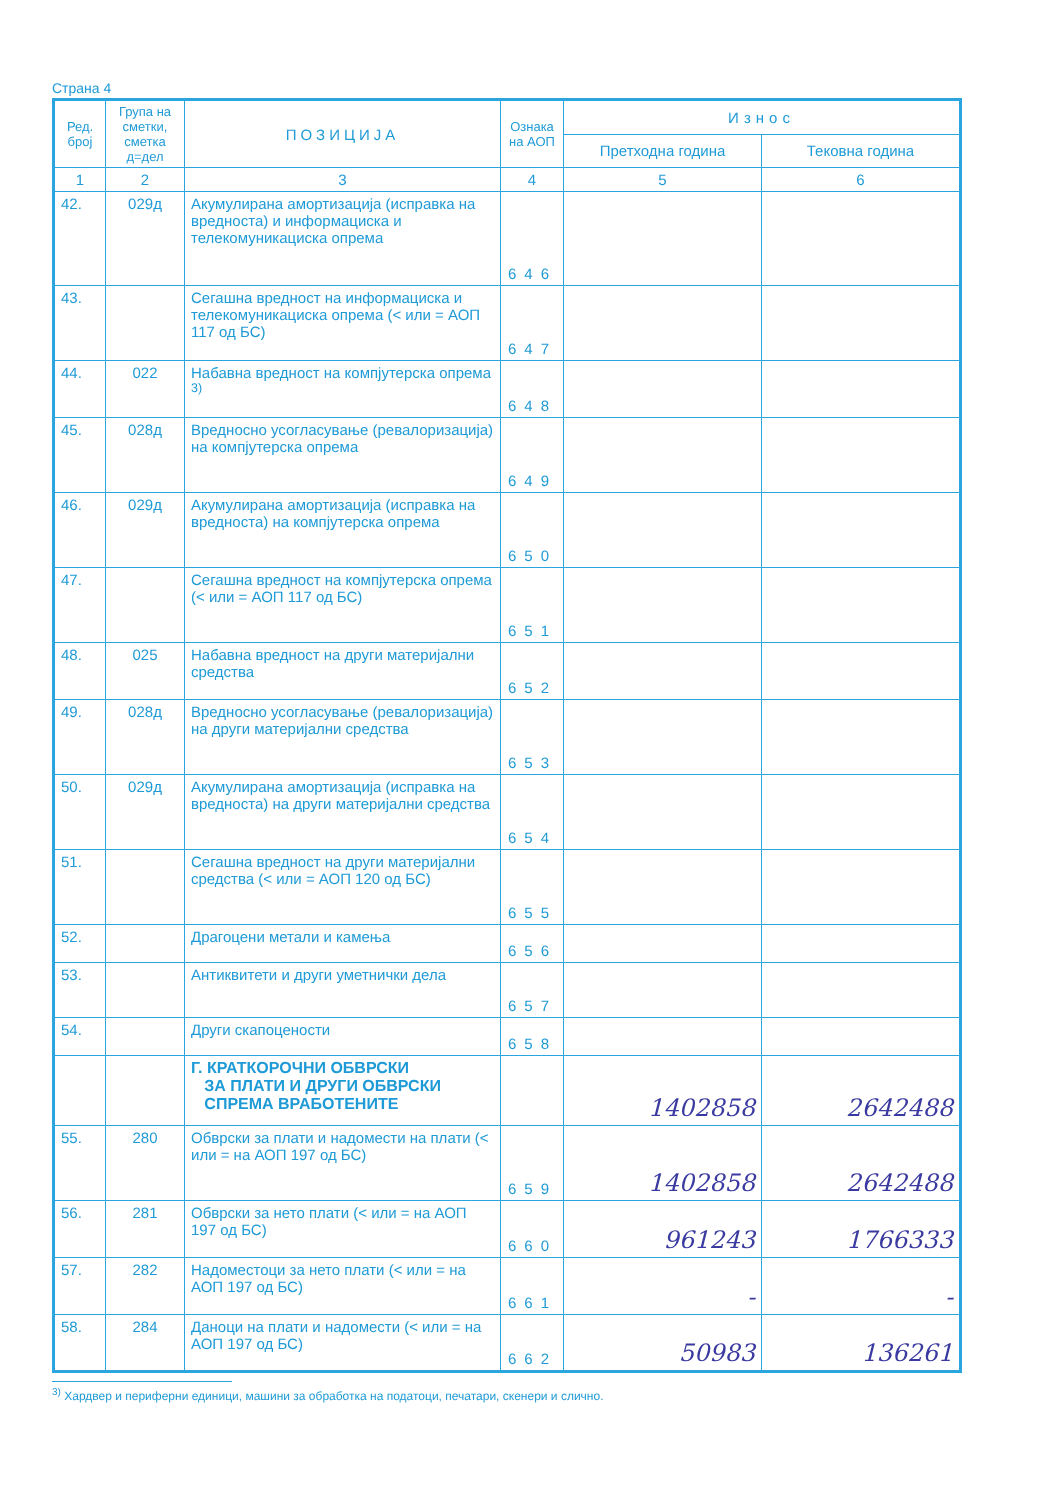Страна 4
| Ред. број | Група на сметки, сметка д=дел | ПОЗИЦИЈА | Ознака на АОП | Износ | |
| --- | --- | --- | --- | --- | --- |
| | | | | Претходна година | Тековна година |
| 1 | 2 | 3 | 4 | 5 | 6 |
| 42. | 029д | Акумулирана амортизација (исправка на вредноста) и информациска и телекомуникациска опрема | 646 | | |
| 43. | | Сегашна вредност на информациска и телекомуникациска опрема (< или = АОП 117 од БС) | 647 | | |
| 44. | 022 | Набавна вредност на компјутерска опрема <sup>3)</sup> | 648 | | |
| 45. | 028д | Вредносно усогласување (ревалоризација) на компјутерска опрема | 649 | | |
| 46. | 029д | Акумулирана амортизација (исправка на вредноста) на компјутерска опрема | 650 | | |
| 47. | | Сегашна вредност на компјутерска опрема (< или = АОП 117 од БС) | 651 | | |
| 48. | 025 | Набавна вредност на други материјални средства | 652 | | |
| 49. | 028д | Вредносно усогласување (ревалоризација) на други материјални средства | 653 | | |
| 50. | 029д | Акумулирана амортизација (исправка на вредноста) на други материјални средства | 654 | | |
| 51. | | Сегашна вредност на други материјални средства (< или = АОП 120 од БС) | 655 | | |
| 52. | | Драгоцени метали и камења | 656 | | |
| 53. | | Антиквитети и други уметнички дела | 657 | | |
| 54. | | Други скапоцености | 658 | | |
| | | Г. КРАТКОРОЧНИ ОБВРСКИ ЗА ПЛАТИ И ДРУГИ ОБВРСКИ СПРЕМА ВРАБОТЕНИТЕ | | 1402858 | 2642488 |
| 55. | 280 | Обврски за плати и надомести на плати (< или = на АОП 197 од БС) | 659 | 1402858 | 2642488 |
| 56. | 281 | Обврски за нето плати (< или = на АОП 197 од БС) | 660 | 961243 | 1766333 |
| 57. | 282 | Надоместоци за нето плати (< или = на АОП 197 од БС) | 661 | - | - |
| 58. | 284 | Даноци на плати и надомести (< или = на АОП 197 од БС) | 662 | 50983 | 136261 |
<sup>3)</sup> Хардвер и периферни единици, машини за обработка на податоци, печатари, скенери и слично.